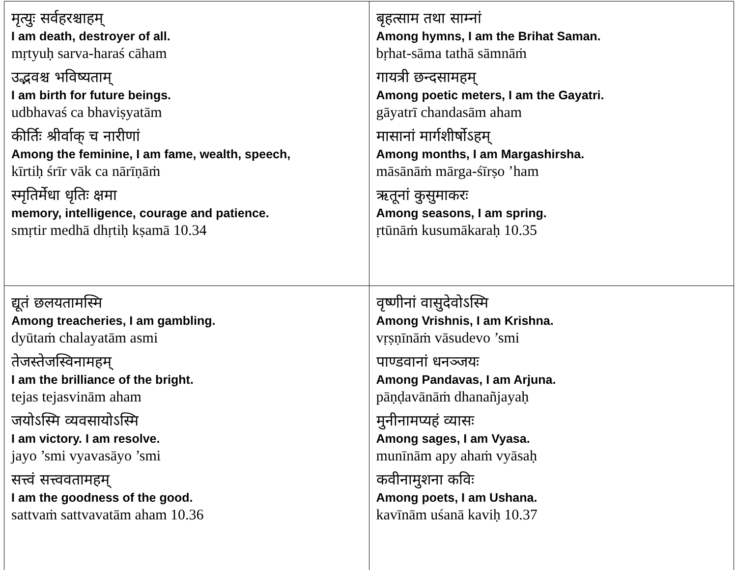| मृत्युः सर्वहरश्चाहम् I am death, destroyer of all. mṛtyuḥ sarva-haraś cāham उद्भवश्च भविष्यताम् I am birth for future beings. udbhavaś ca bhaviṣyatām कीर्तिः श्रीर्वाक् च नारीणां Among the feminine, I am fame, wealth, speech, kīrtiḥ śrīr vāk ca nārīṇāṁ स्मृतिर्मेधा धृतिः क्षमा memory, intelligence, courage and patience. smṛtir medhā dhṛtiḥ kṣamā 10.34 | बृहत्साम तथा साम्नां Among hymns, I am the Brihat Saman. bṛhat-sāma tathā sāmnāṁ गायत्री छन्दसामहम् Among poetic meters, I am the Gayatri. gāyatrī chandasām aham मासानां मार्गशीर्षोऽहम् Among months, I am Margashirsha. māsānāṁ mārga-śīrṣo ’ham ऋतूनां कुसुमाकरः Among seasons, I am spring. ṛtūnāṁ kusumākaraḥ 10.35 |
| द्यूतं छलयतामस्मि Among treacheries, I am gambling. dyūtaṁ chalayatām asmi तेजस्तेजस्विनामहम् I am the brilliance of the bright. tejas tejasvinām aham जयोऽस्मि व्यवसायोऽस्मि I am victory. I am resolve. jayo ’smi vyavasāyo ’smi सत्त्वं सत्त्ववतामहम् I am the goodness of the good. sattvaṁ sattvavatām aham 10.36 | वृष्णीनां वासुदेवोऽस्मि Among Vrishnis, I am Krishna. vṛṣṇīnāṁ vāsudevo ’smi पाण्डवानां धनञ्जयः Among Pandavas, I am Arjuna. pāṇḍavānāṁ dhanañjayaḥ मुनीनामप्यहं व्यासः Among sages, I am Vyasa. munīnām apy ahaṁ vyāsaḥ कवीनामुशना कविः Among poets, I am Ushana. kavīnām uśanā kaviḥ 10.37 |